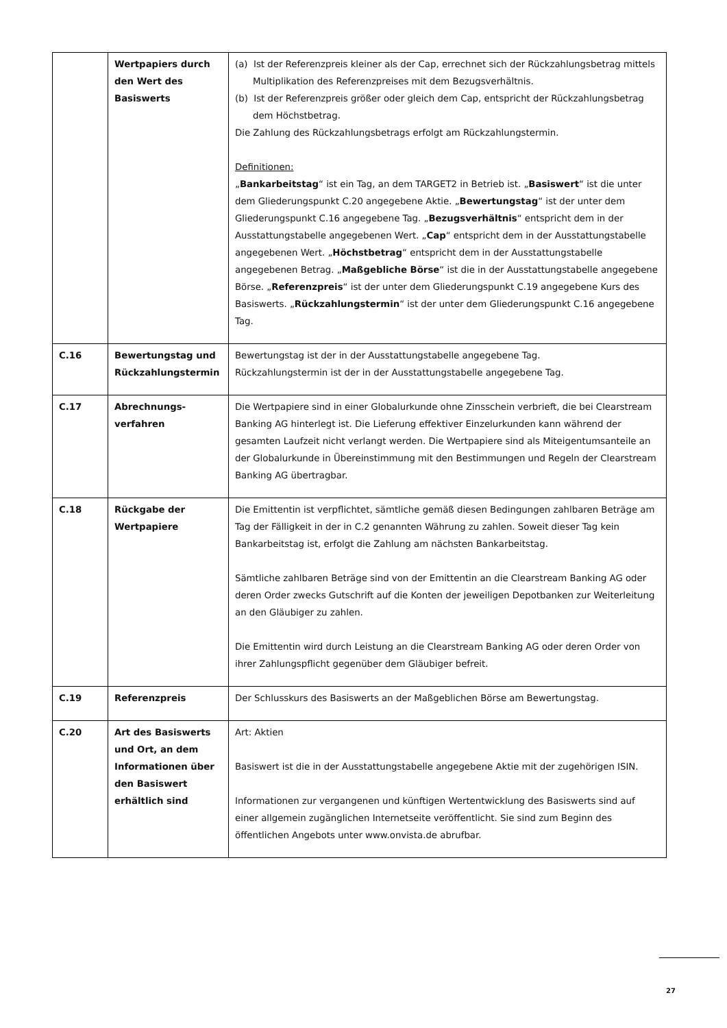| | Wertpapiers durch den Wert des Basiswerts | (a) Ist der Referenzpreis kleiner als der Cap, errechnet sich der Rückzahlungsbetrag mittels Multiplikation des Referenzpreises mit dem Bezugsverhältnis. (b) Ist der Referenzpreis größer oder gleich dem Cap, entspricht der Rückzahlungsbetrag dem Höchstbetrag. Die Zahlung des Rückzahlungsbetrags erfolgt am Rückzahlungstermin. Definitionen: „ Bankarbeitstag “ ist ein Tag, an dem TARGET2 in Betrieb ist. „ Basiswert “ ist die unter dem Gliederungspunkt C.20 angegebene Aktie. „ Bewertungstag “ ist der unter dem Gliederungspunkt C.16 angegebene Tag. „ Bezugsverhältnis “ entspricht dem in der Ausstattungstabelle angegebenen Wert. „ Cap “ entspricht dem in der Ausstattungstabelle angegebenen Wert. „ Höchstbetrag “ entspricht dem in der Ausstattungstabelle angegebenen Betrag. „ Maßgebliche Börse “ ist die in der Ausstattungstabelle angegebene Börse. „ Referenzpreis “ ist der unter dem Gliederungspunkt C.19 angegebene Kurs des Basiswerts. „ Rückzahlungstermin “ ist der unter dem Gliederungspunkt C.16 angegebene Tag. |
| C.16 | Bewertungstag und Rückzahlungstermin | Bewertungstag ist der in der Ausstattungstabelle angegebene Tag. Rückzahlungstermin ist der in der Ausstattungstabelle angegebene Tag. |
| C.17 | Abrechnungs-verfahren | Die Wertpapiere sind in einer Globalurkunde ohne Zinsschein verbrieft, die bei Clearstream Banking AG hinterlegt ist. Die Lieferung effektiver Einzelurkunden kann während der gesamten Laufzeit nicht verlangt werden. Die Wertpapiere sind als Miteigentumsanteile an der Globalurkunde in Übereinstimmung mit den Bestimmungen und Regeln der Clearstream Banking AG übertragbar. |
| C.18 | Rückgabe der Wertpapiere | Die Emittentin ist verpflichtet, sämtliche gemäß diesen Bedingungen zahlbaren Beträge am Tag der Fälligkeit in der in C.2 genannten Währung zu zahlen. Soweit dieser Tag kein Bankarbeitstag ist, erfolgt die Zahlung am nächsten Bankarbeitstag. Sämtliche zahlbaren Beträge sind von der Emittentin an die Clearstream Banking AG oder deren Order zwecks Gutschrift auf die Konten der jeweiligen Depotbanken zur Weiterleitung an den Gläubiger zu zahlen. Die Emittentin wird durch Leistung an die Clearstream Banking AG oder deren Order von ihrer Zahlungspflicht gegenüber dem Gläubiger befreit. |
| C.19 | Referenzpreis | Der Schlusskurs des Basiswerts an der Maßgeblichen Börse am Bewertungstag. |
| C.20 | Art des Basiswerts und Ort, an dem Informationen über den Basiswert erhältlich sind | Art: Aktien Basiswert ist die in der Ausstattungstabelle angegebene Aktie mit der zugehörigen ISIN. Informationen zur vergangenen und künftigen Wertentwicklung des Basiswerts sind auf einer allgemein zugänglichen Internetseite veröffentlicht. Sie sind zum Beginn des öffentlichen Angebots unter www.onvista.de abrufbar. |
27